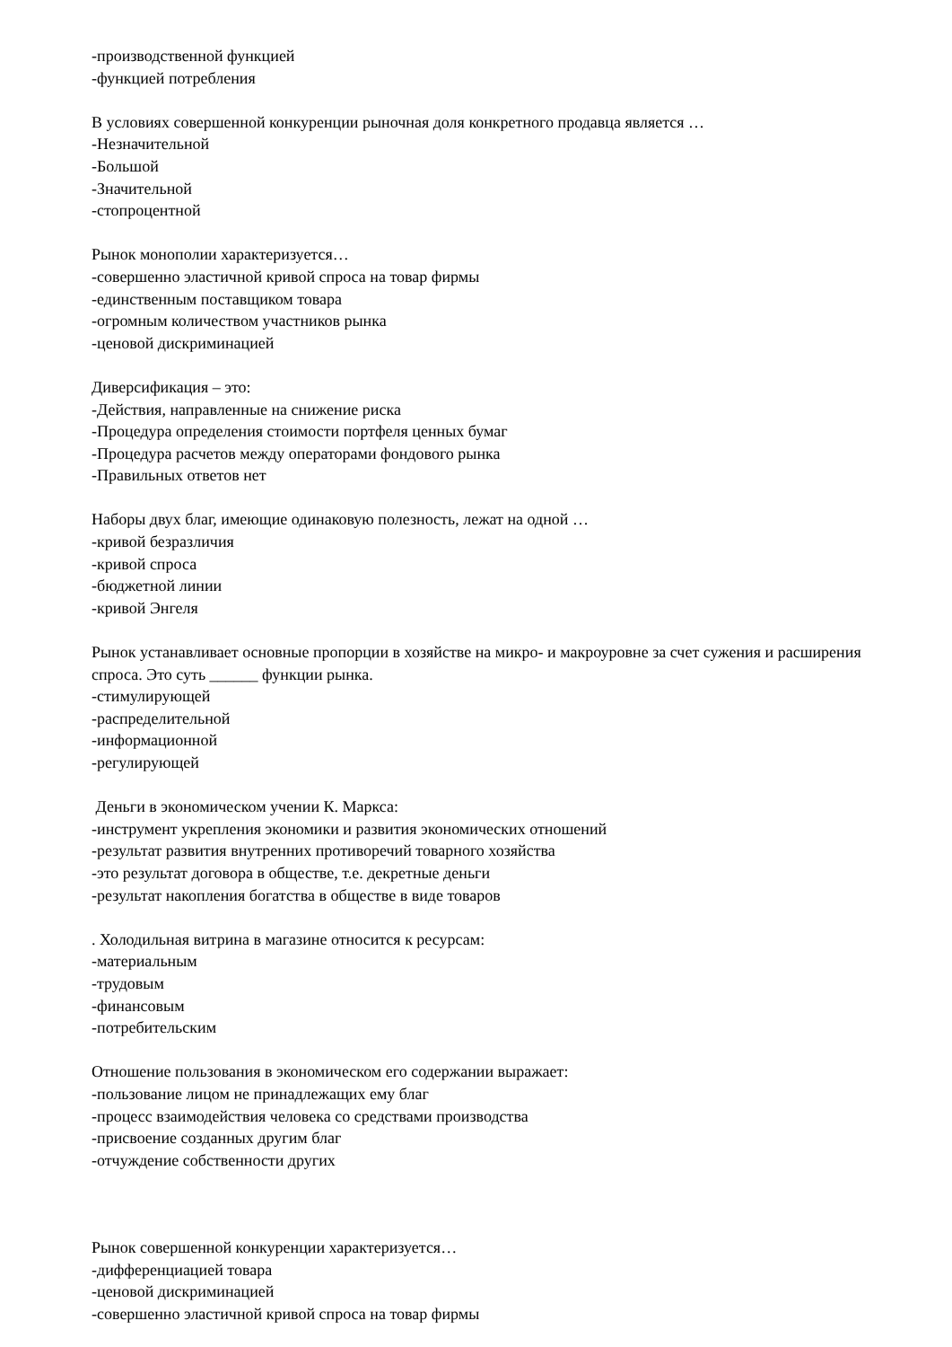-производственной функцией
-функцией потребления
В условиях совершенной конкуренции рыночная доля конкретного продавца является …
-Незначительной
-Большой
-Значительной
-стопроцентной
Рынок монополии характеризуется…
-совершенно эластичной кривой спроса на товар фирмы
-единственным поставщиком товара
-огромным количеством участников рынка
-ценовой дискриминацией
Диверсификация – это:
-Действия, направленные на снижение риска
-Процедура определения стоимости портфеля ценных бумаг
-Процедура расчетов между операторами фондового рынка
-Правильных ответов нет
Наборы двух благ, имеющие одинаковую полезность, лежат на одной …
-кривой безразличия
-кривой спроса
-бюджетной линии
-кривой Энгеля
Рынок устанавливает основные пропорции в хозяйстве на микро- и макроуровне за счет сужения и расширения спроса. Это суть ______ функции рынка.
-стимулирующей
-распределительной
-информационной
-регулирующей
Деньги в экономическом учении К. Маркса:
-инструмент укрепления экономики и развития экономических отношений
-результат развития внутренних противоречий товарного хозяйства
-это результат договора в обществе, т.е. декретные деньги
-результат накопления богатства в обществе в виде товаров
. Холодильная витрина в магазине относится к ресурсам:
-материальным
-трудовым
-финансовым
-потребительским
Отношение пользования в экономическом его содержании выражает:
-пользование лицом не принадлежащих ему благ
-процесс взаимодействия человека со средствами производства
-присвоение созданных другим благ
-отчуждение собственности других
Рынок совершенной конкуренции характеризуется…
-дифференциацией товара
-ценовой дискриминацией
-совершенно эластичной кривой спроса на товар фирмы